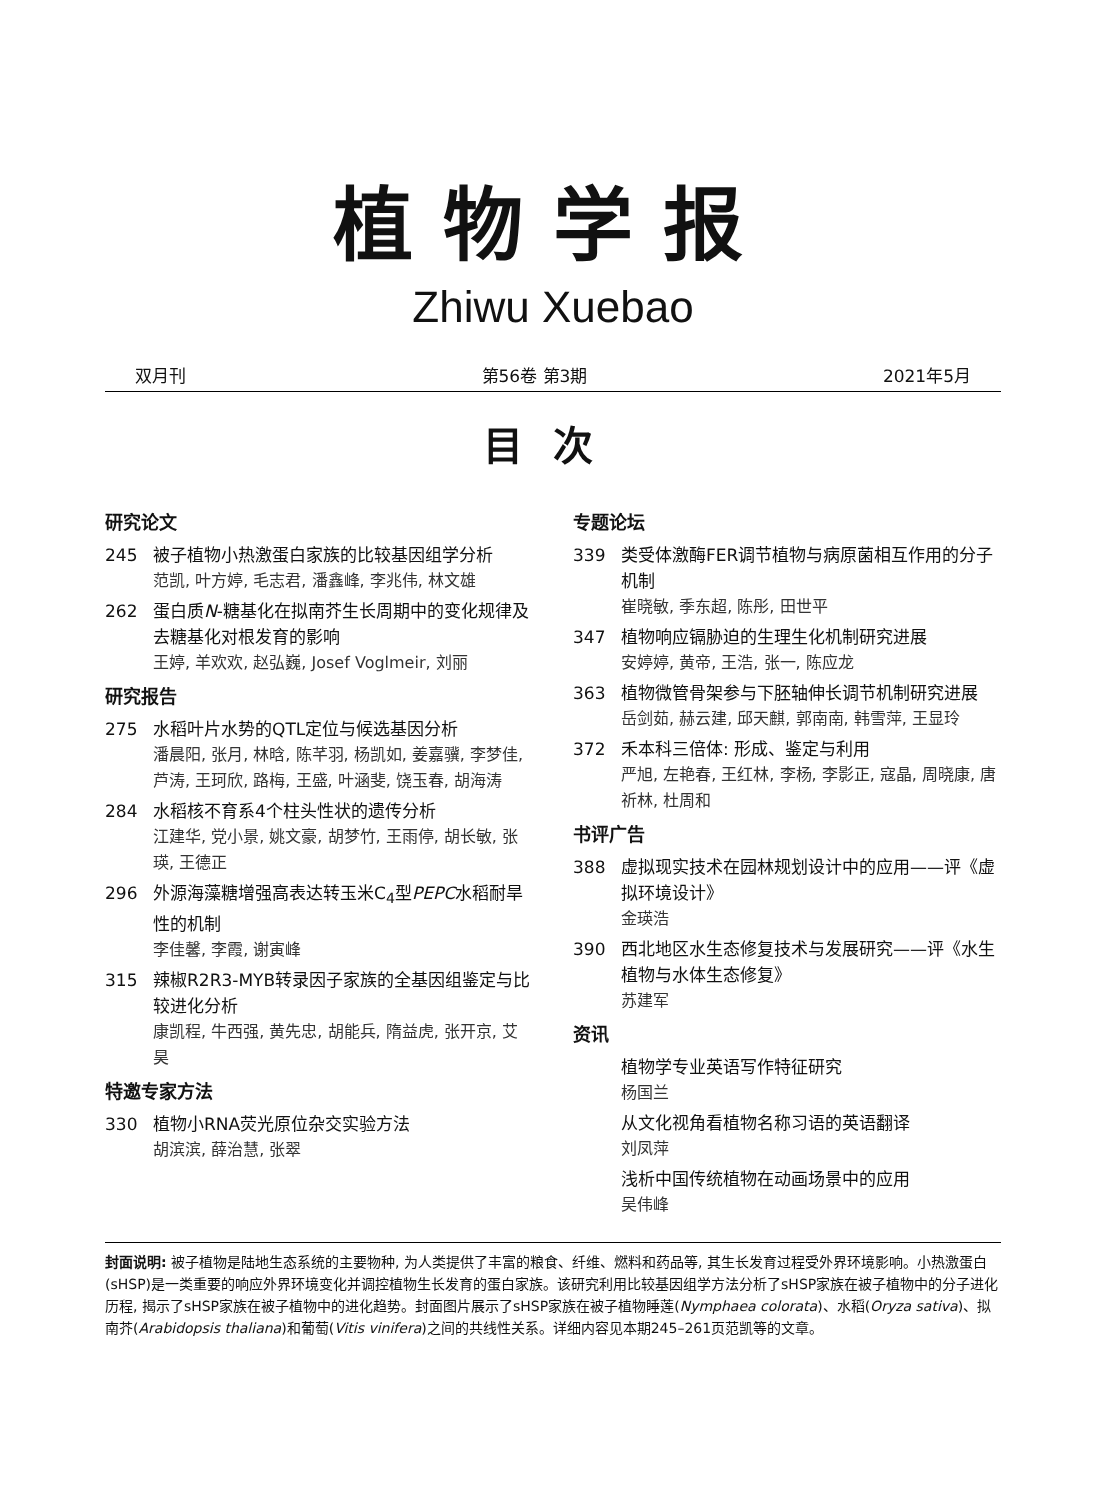植物学报
Zhiwu Xuebao
双月刊 第56卷 第3期 2021年5月
目次
研究论文
245 被子植物小热激蛋白家族的比较基因组学分析
范凯, 叶方婷, 毛志君, 潘鑫峰, 李兆伟, 林文雄
262 蛋白质N-糖基化在拟南芥生长周期中的变化规律及去糖基化对根发育的影响
王婷, 羊欢欢, 赵弘巍, Josef Voglmeir, 刘丽
研究报告
275 水稻叶片水势的QTL定位与候选基因分析
潘晨阳, 张月, 林晗, 陈芊羽, 杨凯如, 姜嘉骥, 李梦佳, 芦涛, 王珂欣, 路梅, 王盛, 叶涵斐, 饶玉春, 胡海涛
284 水稻核不育系4个柱头性状的遗传分析
江建华, 党小景, 姚文豪, 胡梦竹, 王雨停, 胡长敏, 张瑛, 王德正
296 外源海藻糖增强高表达转玉米C<sub>4</sub>型PEPC水稻耐旱性的机制
李佳馨, 李霞, 谢寅峰
315 辣椒R2R3-MYB转录因子家族的全基因组鉴定与比较进化分析
康凯程, 牛西强, 黄先忠, 胡能兵, 隋益虎, 张开京, 艾昊
特邀专家方法
330 植物小RNA荧光原位杂交实验方法
胡滨滨, 薛治慧, 张翠
专题论坛
339 类受体激酶FER调节植物与病原菌相互作用的分子机制
崔晓敏, 季东超, 陈彤, 田世平
347 植物响应镉胁迫的生理生化机制研究进展
安婷婷, 黄帝, 王浩, 张一, 陈应龙
363 植物微管骨架参与下胚轴伸长调节机制研究进展
岳剑茹, 赫云建, 邱天麒, 郭南南, 韩雪萍, 王显玲
372 禾本科三倍体: 形成、鉴定与利用
严旭, 左艳春, 王红林, 李杨, 李影正, 寇晶, 周晓康, 唐祈林, 杜周和
书评广告
388 虚拟现实技术在园林规划设计中的应用——评《虚拟环境设计》
金瑛浩
390 西北地区水生态修复技术与发展研究——评《水生植物与水体生态修复》
苏建军
资讯
植物学专业英语写作特征研究
杨国兰
从文化视角看植物名称习语的英语翻译
刘凤萍
浅析中国传统植物在动画场景中的应用
吴伟峰
封面说明: 被子植物是陆地生态系统的主要物种, 为人类提供了丰富的粮食、纤维、燃料和药品等, 其生长发育过程受外界环境影响。小热激蛋白(sHSP)是一类重要的响应外界环境变化并调控植物生长发育的蛋白家族。该研究利用比较基因组学方法分析了sHSP家族在被子植物中的分子进化历程, 揭示了sHSP家族在被子植物中的进化趋势。封面图片展示了sHSP家族在被子植物睡莲(Nymphaea colorata)、水稻(Oryza sativa)、拟南芥(Arabidopsis thaliana)和葡萄(Vitis vinifera)之间的共线性关系。详细内容见本期245–261页范凯等的文章。